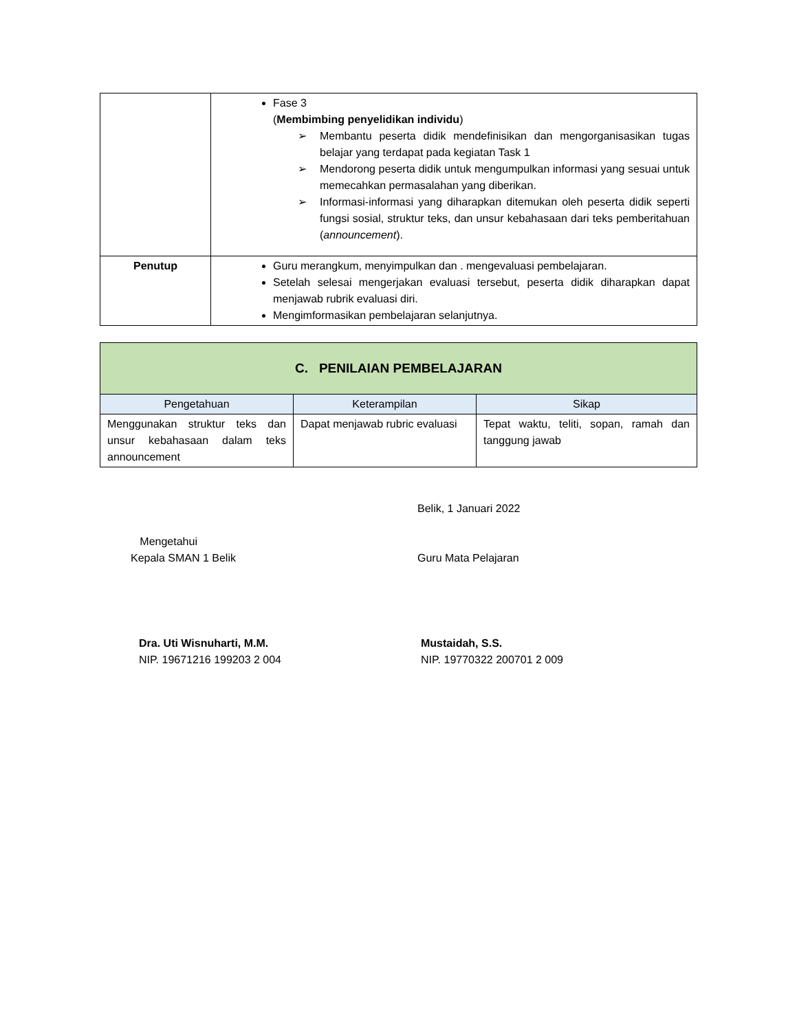| | Fase 3 ( Membimbing penyelidikan individu ) ➢ Membantu peserta didik mendefinisikan dan mengorganisasikan tugas belajar yang terdapat pada kegiatan Task 1 ➢ Mendorong peserta didik untuk mengumpulkan informasi yang sesuai untuk memecahkan permasalahan yang diberikan. ➢ Informasi-informasi yang diharapkan ditemukan oleh peserta didik seperti fungsi sosial, struktur teks, dan unsur kebahasaan dari teks pemberitahuan ( announcement ). |
| Penutup | Guru merangkum, menyimpulkan dan . mengevaluasi pembelajaran. Setelah selesai mengerjakan evaluasi tersebut, peserta didik diharapkan dapat menjawab rubrik evaluasi diri. Mengimformasikan pembelajaran selanjutnya. |
| C. PENILAIAN PEMBELAJARAN | | |
| --- | --- | --- |
| Pengetahuan | Keterampilan | Sikap |
| Menggunakan struktur teks dan unsur kebahasaan dalam teks announcement | Dapat menjawab rubric evaluasi | Tepat waktu, teliti, sopan, ramah dan tanggung jawab |
Mengetahui
Kepala SMAN 1 Belik
Belik, 1 Januari 2022
Guru Mata Pelajaran
Dra. Uti Wisnuharti, M.M.
NIP. 19671216 199203 2 004
Mustaidah, S.S.
NIP. 19770322 200701 2 009